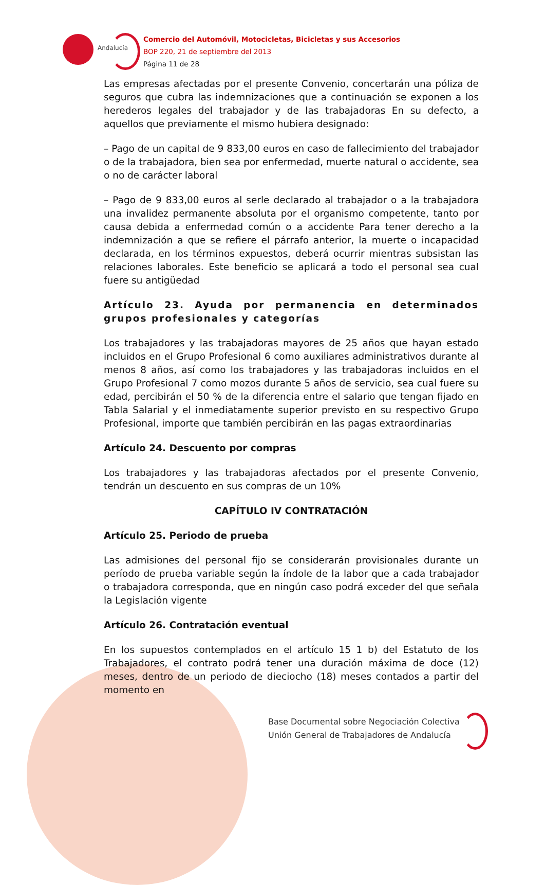Andalucía
Comercio del Automóvil, Motocicletas, Bicicletas y sus Accesorios
BOP 220, 21 de septiembre del 2013
Página 11 de 28
Las empresas afectadas por el presente Convenio, concertarán una póliza de seguros que cubra las indemnizaciones que a continuación se exponen a los herederos legales del trabajador y de las trabajadoras En su defecto, a aquellos que previamente el mismo hubiera designado:
– Pago de un capital de 9 833,00 euros en caso de fallecimiento del trabajador o de la trabajadora, bien sea por enfermedad, muerte natural o accidente, sea o no de carácter laboral
– Pago de 9 833,00 euros al serle declarado al trabajador o a la trabajadora una invalidez permanente absoluta por el organismo competente, tanto por causa debida a enfermedad común o a accidente Para tener derecho a la indemnización a que se refiere el párrafo anterior, la muerte o incapacidad declarada, en los términos expuestos, deberá ocurrir mientras subsistan las relaciones laborales. Este beneficio se aplicará a todo el personal sea cual fuere su antigüedad
Artículo 23. Ayuda por permanencia en determinados grupos profesionales y categorías
Los trabajadores y las trabajadoras mayores de 25 años que hayan estado incluidos en el Grupo Profesional 6 como auxiliares administrativos durante al menos 8 años, así como los trabajadores y las trabajadoras incluidos en el Grupo Profesional 7 como mozos durante 5 años de servicio, sea cual fuere su edad, percibirán el 50 % de la diferencia entre el salario que tengan fijado en Tabla Salarial y el inmediatamente superior previsto en su respectivo Grupo Profesional, importe que también percibirán en las pagas extraordinarias
Artículo 24. Descuento por compras
Los trabajadores y las trabajadoras afectados por el presente Convenio, tendrán un descuento en sus compras de un 10%
CAPÍTULO IV CONTRATACIÓN
Artículo 25. Periodo de prueba
Las admisiones del personal fijo se considerarán provisionales durante un período de prueba variable según la índole de la labor que a cada trabajador o trabajadora corresponda, que en ningún caso podrá exceder del que señala la Legislación vigente
Artículo 26. Contratación eventual
En los supuestos contemplados en el artículo 15 1 b) del Estatuto de los Trabajadores, el contrato podrá tener una duración máxima de doce (12) meses, dentro de un periodo de dieciocho (18) meses contados a partir del momento en
Base Documental sobre Negociación Colectiva
Unión General de Trabajadores de Andalucía